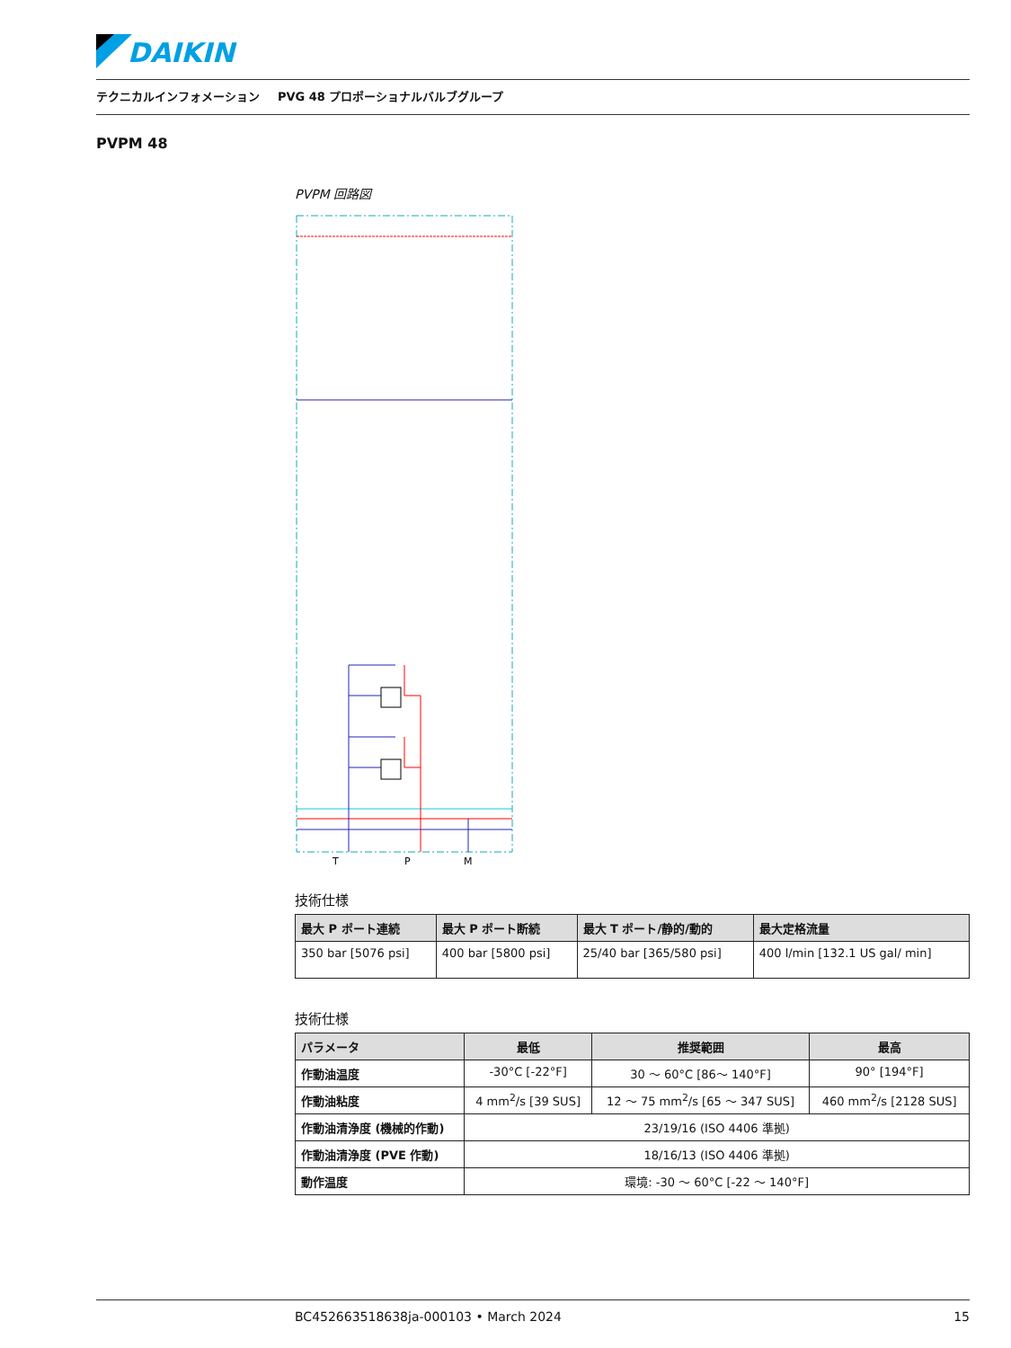DAIKIN
テクニカルインフォメーション PVG 48 プロポーショナルバルブグループ
PVPM 48
PVPM 回路図
T
P
M
技術仕様
| 最大 P ポート連続 | 最大 P ポート断続 | 最大 T ポート/静的/動的 | 最大定格流量 |
| --- | --- | --- | --- |
| 350 bar [5076 psi] | 400 bar [5800 psi] | 25/40 bar [365/580 psi] | 400 l/min [132.1 US gal/ min] |
技術仕様
| パラメータ | 最低 | 推奨範囲 | 最高 |
| --- | --- | --- | --- |
| 作動油温度 | -30°C [-22°F] | 30 〜 60°C [86〜 140°F] | 90° [194°F] |
| 作動油粘度 | 4 mm<sup>2</sup>/s [39 SUS] | 12 〜 75 mm<sup>2</sup>/s [65 〜 347 SUS] | 460 mm<sup>2</sup>/s [2128 SUS] |
| 作動油清浄度 (機械的作動) | 23/19/16 (ISO 4406 準拠) | | |
| 作動油清浄度 (PVE 作動) | 18/16/13 (ISO 4406 準拠) | | |
| 動作温度 | 環境: -30 〜 60°C [-22 〜 140°F] | | |
BC452663518638ja-000103 • March 2024 15